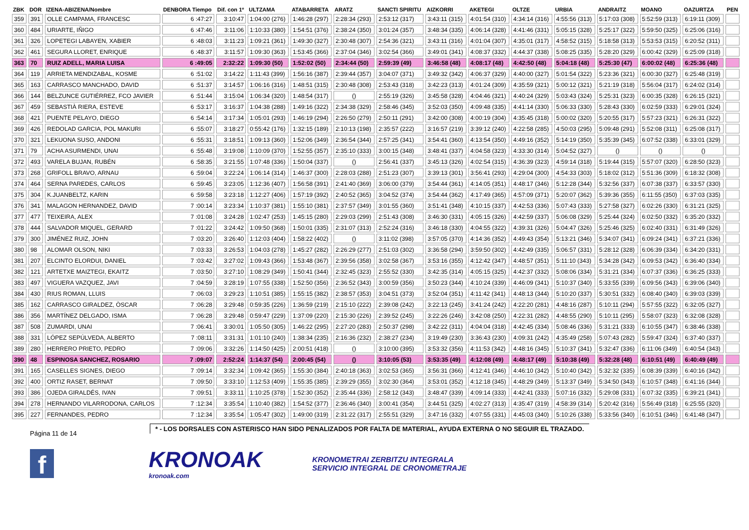| ZBK | DOR | IZENA-ABIZENA/Nombre | DENBORA Tiempo | Dif. con 1º | ULTZAMA | ATABARRETA | ARATZ | SANCTI SPIRITU | AIZKORRI | AKETEGI | OLTZE | URBIA | ANDRAITZ | MOANO | OAZURTZA | PEN |
| --- | --- | --- | --- | --- | --- | --- | --- | --- | --- | --- | --- | --- | --- | --- | --- | --- |
| 359 | 391 | OLLE CAMPAMA, FRANCESC | 6 :47:27 | 3:10:47 | 1:04:00 (276) | 1:46:28 (297) | 2:28:34 (293) | 2:53:12 (317) | 3:43:11 (315) | 4:01:54 (310) | 4:34:14 (316) | 4:55:56 (313) | 5:17:03 (308) | 5:52:59 (313) | 6:19:11 (309) | |
| 360 | 484 | URIARTE, IÑIGO | 6 :47:46 | 3:11:06 | 1:10:33 (380) | 1:54:51 (376) | 2:38:24 (350) | 3:01:24 (357) | 3:48:34 (335) | 4:06:14 (328) | 4:41:46 (331) | 5:05:15 (328) | 5:25:17 (322) | 5:59:50 (325) | 6:25:06 (316) | |
| 361 | 326 | LOPETEGI LABAYEN, XABIER | 6 :48:03 | 3:11:23 | 1:09:21 (361) | 1:49:30 (327) | 2:30:48 (307) | 2:54:36 (321) | 3:43:11 (316) | 4:01:04 (307) | 4:35:01 (317) | 4:58:52 (315) | 5:18:58 (313) | 5:53:53 (315) | 6:20:52 (311) | |
| 362 | 461 | SEGURA LLORET, ENRIQUE | 6 :48:37 | 3:11:57 | 1:09:30 (363) | 1:53:45 (366) | 2:37:04 (346) | 3:02:54 (366) | 3:49:01 (341) | 4:08:37 (332) | 4:44:37 (338) | 5:08:25 (335) | 5:28:20 (329) | 6:00:42 (329) | 6:25:09 (318) | |
| 363 | 70 | RUIZ ADELL, MARIA LUISA | 6 :49:05 | 2:32:22 | 1:09:30 (50) | 1:52:02 (50) | 2:34:44 (50) | 2:59:39 (49) | 3:46:58 (48) | 4:08:17 (48) | 4:42:50 (48) | 5:04:18 (48) | 5:25:30 (47) | 6:00:02 (48) | 6:25:36 (48) | |
| 364 | 119 | ARRIETA MENDIZABAL, KOSME | 6 :51:02 | 3:14:22 | 1:11:43 (399) | 1:56:16 (387) | 2:39:44 (357) | 3:04:07 (371) | 3:49:32 (342) | 4:06:37 (329) | 4:40:00 (327) | 5:01:54 (322) | 5:23:36 (321) | 6:00:30 (327) | 6:25:48 (319) | |
| 365 | 163 | CARRASCO MANCHADO, DAVID | 6 :51:37 | 3:14:57 | 1:06:16 (316) | 1:48:51 (315) | 2:30:48 (308) | 2:53:43 (318) | 3:42:23 (313) | 4:01:24 (309) | 4:35:59 (321) | 5:00:12 (321) | 5:21:19 (318) | 5:56:04 (317) | 6:24:02 (314) | |
| 366 | 144 | BELZUNCE GUTIÉRREZ, FCO JAVIER | 6 :51:44 | 3:15:04 | 1:06:34 (320) | 1:48:54 (317) | () | 2:55:19 (326) | 3:45:58 (328) | 4:04:46 (321) | 4:40:24 (329) | 5:03:43 (324) | 5:25:31 (323) | 6:00:35 (328) | 6:26:15 (321) | |
| 367 | 459 | SEBASTIÀ RIERA, ESTEVE | 6 :53:17 | 3:16:37 | 1:04:38 (288) | 1:49:16 (322) | 2:34:38 (329) | 2:58:46 (345) | 3:52:03 (350) | 4:09:48 (335) | 4:41:14 (330) | 5:06:33 (330) | 5:28:43 (330) | 6:02:59 (333) | 6:29:01 (324) | |
| 368 | 421 | PUENTE PELAYO, DIEGO | 6 :54:14 | 3:17:34 | 1:05:01 (293) | 1:46:19 (294) | 2:26:50 (279) | 2:50:11 (291) | 3:42:00 (308) | 4:00:19 (304) | 4:35:45 (318) | 5:00:02 (320) | 5:20:55 (317) | 5:57:23 (321) | 6:26:31 (322) | |
| 369 | 426 | REDOLAD GARCIA, POL MAKURI | 6 :55:07 | 3:18:27 | 0:55:42 (176) | 1:32:15 (189) | 2:10:13 (198) | 2:35:57 (222) | 3:16:57 (219) | 3:39:12 (240) | 4:22:58 (285) | 4:50:03 (295) | 5:09:48 (291) | 5:52:08 (311) | 6:25:08 (317) | |
| 370 | 321 | LEKUONA SUSO, ANDONI | 6 :55:31 | 3:18:51 | 1:09:13 (360) | 1:52:06 (349) | 2:36:54 (344) | 2:57:25 (341) | 3:54:41 (360) | 4:13:54 (350) | 4:49:16 (352) | 5:14:19 (350) | 5:35:39 (345) | 6:07:52 (338) | 6:33:01 (329) | |
| 371 | 79 | ACHA ASURMENDI, UNAI | 6 :55:48 | 3:19:08 | 1:10:09 (370) | 1:52:55 (357) | 2:35:10 (333) | 3:00:15 (348) | 3:48:41 (337) | 4:04:58 (323) | 4:33:30 (314) | 5:04:52 (327) | () | () | () | |
| 372 | 493 | VARELA BUJAN, RUBÉN | 6 :58:35 | 3:21:55 | 1:07:48 (336) | 1:50:04 (337) | () | 2:56:41 (337) | 3:45:13 (326) | 4:02:54 (315) | 4:36:39 (323) | 4:59:14 (318) | 5:19:44 (315) | 5:57:07 (320) | 6:28:50 (323) | |
| 373 | 268 | GRIFOLL BRAVO, ARNAU | 6 :59:04 | 3:22:24 | 1:06:14 (314) | 1:46:37 (300) | 2:28:03 (288) | 2:51:23 (307) | 3:39:13 (301) | 3:56:41 (293) | 4:29:04 (300) | 4:54:33 (303) | 5:18:02 (312) | 5:51:36 (309) | 6:18:32 (308) | |
| 374 | 464 | SERNA PAREDES, CARLOS | 6 :59:45 | 3:23:05 | 1:12:36 (407) | 1:56:58 (391) | 2:41:40 (369) | 3:06:00 (379) | 3:54:44 (361) | 4:14:05 (351) | 4:48:17 (346) | 5:12:28 (344) | 5:32:56 (337) | 6:07:38 (337) | 6:33:57 (330) | |
| 375 | 304 | K.JUANBELTZ, KARIN | 6 :59:58 | 3:23:18 | 1:12:27 (406) | 1:57:19 (392) | 2:40:52 (365) | 3:04:52 (374) | 3:54:44 (362) | 4:17:49 (365) | 4:57:09 (371) | 5:20:07 (362) | 5:39:36 (355) | 6:11:55 (350) | 6:37:03 (335) | |
| 376 | 341 | MALAGON HERNANDEZ, DAVID | 7 :00:14 | 3:23:34 | 1:10:37 (381) | 1:55:10 (381) | 2:37:57 (349) | 3:01:55 (360) | 3:51:41 (348) | 4:10:15 (337) | 4:42:53 (336) | 5:07:43 (333) | 5:27:58 (327) | 6:02:26 (330) | 6:31:21 (325) | |
| 377 | 477 | TEIXEIRA, ALEX | 7 :01:08 | 3:24:28 | 1:02:47 (253) | 1:45:15 (280) | 2:29:03 (299) | 2:51:43 (308) | 3:46:30 (331) | 4:05:15 (326) | 4:42:59 (337) | 5:06:08 (329) | 5:25:44 (324) | 6:02:50 (332) | 6:35:20 (332) | |
| 378 | 444 | SALVADOR MIQUEL, GERARD | 7 :01:22 | 3:24:42 | 1:09:50 (368) | 1:50:01 (335) | 2:31:07 (313) | 2:52:24 (316) | 3:46:18 (330) | 4:04:55 (322) | 4:39:31 (326) | 5:04:47 (326) | 5:25:46 (325) | 6:02:40 (331) | 6:31:49 (326) | |
| 379 | 300 | JIMÉNEZ RUIZ, JOHN | 7 :03:20 | 3:26:40 | 1:12:03 (404) | 1:58:22 (402) | () | 3:11:02 (398) | 3:57:05 (370) | 4:14:36 (352) | 4:49:43 (354) | 5:13:21 (346) | 5:34:07 (341) | 6:09:24 (341) | 6:37:21 (336) | |
| 380 | 98 | ALOMAR OLSON, NIKI | 7 :03:33 | 3:26:53 | 1:04:03 (278) | 1:45:27 (282) | 2:26:29 (277) | 2:51:03 (302) | 3:36:58 (294) | 3:59:50 (302) | 4:42:49 (335) | 5:06:57 (331) | 5:28:12 (328) | 6:06:39 (334) | 6:34:20 (331) | |
| 381 | 207 | ELCINTO ELORDUI, DANIEL | 7 :03:42 | 3:27:02 | 1:09:43 (366) | 1:53:48 (367) | 2:39:56 (358) | 3:02:58 (367) | 3:53:16 (355) | 4:12:42 (347) | 4:48:57 (351) | 5:11:10 (343) | 5:34:28 (342) | 6:09:53 (342) | 6:36:40 (334) | |
| 382 | 121 | ARTETXE MAIZTEGI, EKAITZ | 7 :03:50 | 3:27:10 | 1:08:29 (349) | 1:50:41 (344) | 2:32:45 (323) | 2:55:52 (330) | 3:42:35 (314) | 4:05:15 (325) | 4:42:37 (332) | 5:08:06 (334) | 5:31:21 (334) | 6:07:37 (336) | 6:36:25 (333) | |
| 383 | 497 | VIGUERA VAZQUEZ, JAVI | 7 :04:59 | 3:28:19 | 1:07:55 (338) | 1:52:50 (356) | 2:36:52 (343) | 3:00:59 (356) | 3:50:23 (344) | 4:10:24 (339) | 4:46:09 (341) | 5:10:37 (340) | 5:33:55 (339) | 6:09:56 (343) | 6:39:06 (340) | |
| 384 | 430 | RIUS ROMAN, LLUIS | 7 :06:03 | 3:29:23 | 1:10:51 (385) | 1:55:15 (382) | 2:38:57 (353) | 3:04:51 (373) | 3:52:04 (351) | 4:11:42 (341) | 4:48:13 (344) | 5:10:20 (337) | 5:30:51 (332) | 6:08:40 (340) | 6:39:03 (339) | |
| 385 | 162 | CARRASCO GIRALDEZ, ÒSCAR | 7 :06:28 | 3:29:48 | 0:59:35 (226) | 1:36:59 (219) | 2:15:10 (222) | 2:39:08 (242) | 3:22:13 (245) | 3:41:24 (242) | 4:22:20 (281) | 4:48:16 (287) | 5:10:11 (294) | 5:57:55 (322) | 6:32:05 (327) | |
| 386 | 356 | MARTÍNEZ DELGADO, ISMA | 7 :06:28 | 3:29:48 | 0:59:47 (229) | 1:37:09 (220) | 2:15:30 (226) | 2:39:52 (245) | 3:22:26 (246) | 3:42:08 (250) | 4:22:31 (282) | 4:48:55 (290) | 5:10:11 (295) | 5:58:07 (323) | 6:32:08 (328) | |
| 387 | 508 | ZUMARDI, UNAI | 7 :06:41 | 3:30:01 | 1:05:50 (305) | 1:46:22 (295) | 2:27:20 (283) | 2:50:37 (298) | 3:42:22 (311) | 4:04:04 (318) | 4:42:45 (334) | 5:08:46 (336) | 5:31:21 (333) | 6:10:55 (347) | 6:38:46 (338) | |
| 388 | 331 | LÓPEZ SEPÚLVEDA, ALBERTO | 7 :08:11 | 3:31:31 | 1:01:10 (240) | 1:38:34 (235) | 2:16:36 (232) | 2:38:27 (234) | 3:19:49 (230) | 3:36:43 (230) | 4:09:31 (242) | 4:35:49 (258) | 5:07:43 (282) | 5:59:47 (324) | 6:37:40 (337) | |
| 389 | 280 | HERRERO PRIETO, PEDRO | 7 :09:06 | 3:32:26 | 1:14:50 (425) | 2:00:51 (418) | () | 3:10:00 (395) | 3:53:32 (356) | 4:11:53 (342) | 4:48:16 (345) | 5:10:37 (341) | 5:32:47 (336) | 6:11:06 (349) | 6:40:54 (343) | |
| 390 | 48 | ESPINOSA SANCHEZ, ROSARIO | 7 :09:07 | 2:52:24 | 1:14:37 (54) | 2:00:45 (54) | () | 3:10:05 (53) | 3:53:35 (49) | 4:12:08 (49) | 4:48:17 (49) | 5:10:38 (49) | 5:32:28 (48) | 6:10:51 (49) | 6:40:49 (49) | |
| 391 | 165 | CASELLES SIGNES, DIEGO | 7 :09:14 | 3:32:34 | 1:09:42 (365) | 1:55:30 (384) | 2:40:18 (363) | 3:02:53 (365) | 3:56:31 (366) | 4:12:41 (346) | 4:46:10 (342) | 5:10:40 (342) | 5:32:32 (335) | 6:08:39 (339) | 6:40:16 (342) | |
| 392 | 400 | ORTIZ RASET, BERNAT | 7 :09:50 | 3:33:10 | 1:12:53 (409) | 1:55:35 (385) | 2:39:29 (355) | 3:02:30 (364) | 3:53:01 (352) | 4:12:18 (345) | 4:48:29 (349) | 5:13:37 (349) | 5:34:50 (343) | 6:10:57 (348) | 6:41:16 (344) | |
| 393 | 386 | OJEDA GIRALDÉS, IVAN | 7 :09:51 | 3:33:11 | 1:10:25 (378) | 1:52:30 (352) | 2:35:44 (336) | 2:58:12 (343) | 3:48:47 (339) | 4:09:14 (333) | 4:42:41 (333) | 5:07:16 (332) | 5:29:08 (331) | 6:07:32 (335) | 6:39:21 (341) | |
| 394 | 278 | HERNANDO VILARRODONA, CARLOS | 7 :12:34 | 3:35:54 | 1:10:40 (382) | 1:54:52 (377) | 2:36:46 (340) | 3:00:41 (354) | 3:44:51 (325) | 4:02:27 (313) | 4:35:47 (319) | 4:58:39 (314) | 5:20:42 (316) | 5:56:49 (318) | 6:25:55 (320) | |
| 395 | 227 | FERNANDES, PEDRO | 7 :12:34 | 3:35:54 | 1:05:47 (302) | 1:49:00 (319) | 2:31:22 (317) | 2:55:51 (329) | 3:47:16 (332) | 4:07:55 (331) | 4:45:03 (340) | 5:10:26 (338) | 5:33:56 (340) | 6:10:51 (346) | 6:41:48 (347) | |
Página 11 de 14
* - LOS DORSALES CON ASTERISCO HAN SIDO PENALIZADOS POR FALTA DE MATERIAL, AYUDA EXTERNA O NO SEGUIR EL TRAZADO.
f
KRONOAK
kronoak.com
KRONOMETRAI ZERBITZU INTEGRALA
SERVICIO INTEGRAL DE CRONOMETRAJE